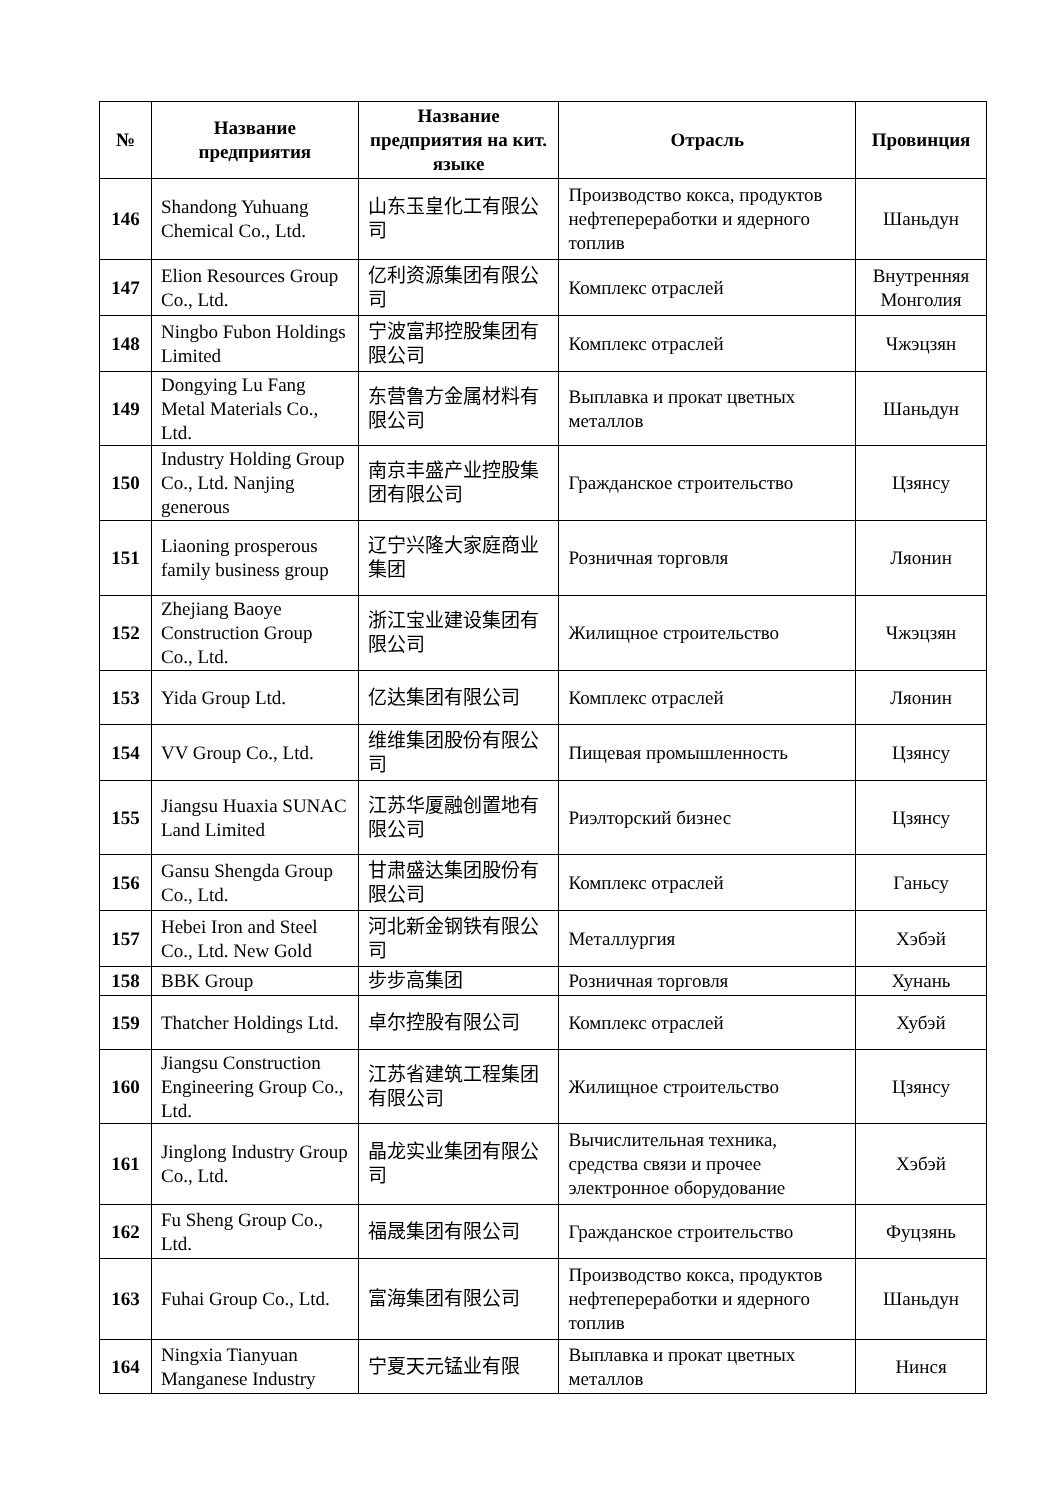| № | Название предприятия | Название предприятия на кит. языке | Отрасль | Провинция |
| --- | --- | --- | --- | --- |
| 146 | Shandong Yuhuang Chemical Co., Ltd. | 山东玉皇化工有限公司 | Производство кокса, продуктов нефтепереработки и ядерного топлив | Шаньдун |
| 147 | Elion Resources Group Co., Ltd. | 亿利资源集团有限公司 | Комплекс отраслей | Внутренняя Монголия |
| 148 | Ningbo Fubon Holdings Limited | 宁波富邦控股集团有限公司 | Комплекс отраслей | Чжэцзян |
| 149 | Dongying Lu Fang Metal Materials Co., Ltd. | 东营鲁方金属材料有限公司 | Выплавка и прокат цветных металлов | Шаньдун |
| 150 | Industry Holding Group Co., Ltd. Nanjing generous | 南京丰盛产业控股集团有限公司 | Гражданское строительство | Цзянсу |
| 151 | Liaoning prosperous family business group | 辽宁兴隆大家庭商业集团 | Розничная торговля | Ляонин |
| 152 | Zhejiang Baoye Construction Group Co., Ltd. | 浙江宝业建设集团有限公司 | Жилищное строительство | Чжэцзян |
| 153 | Yida Group Ltd. | 亿达集团有限公司 | Комплекс отраслей | Ляонин |
| 154 | VV Group Co., Ltd. | 维维集团股份有限公司 | Пищевая промышленность | Цзянсу |
| 155 | Jiangsu Huaxia SUNAC Land Limited | 江苏华厦融创置地有限公司 | Риэлторский бизнес | Цзянсу |
| 156 | Gansu Shengda Group Co., Ltd. | 甘肃盛达集团股份有限公司 | Комплекс отраслей | Ганьсу |
| 157 | Hebei Iron and Steel Co., Ltd. New Gold | 河北新金钢铁有限公司 | Металлургия | Хэбэй |
| 158 | BBK Group | 步步高集团 | Розничная торговля | Хунань |
| 159 | Thatcher Holdings Ltd. | 卓尔控股有限公司 | Комплекс отраслей | Хубэй |
| 160 | Jiangsu Construction Engineering Group Co., Ltd. | 江苏省建筑工程集团有限公司 | Жилищное строительство | Цзянсу |
| 161 | Jinglong Industry Group Co., Ltd. | 晶龙实业集团有限公司 | Вычислительная техника, средства связи и прочее электронное оборудование | Хэбэй |
| 162 | Fu Sheng Group Co., Ltd. | 福晟集团有限公司 | Гражданское строительство | Фуцзянь |
| 163 | Fuhai Group Co., Ltd. | 富海集团有限公司 | Производство кокса, продуктов нефтепереработки и ядерного топлив | Шаньдун |
| 164 | Ningxia Tianyuan Manganese Industry | 宁夏天元锰业有限 | Выплавка и прокат цветных металлов | Нинся |